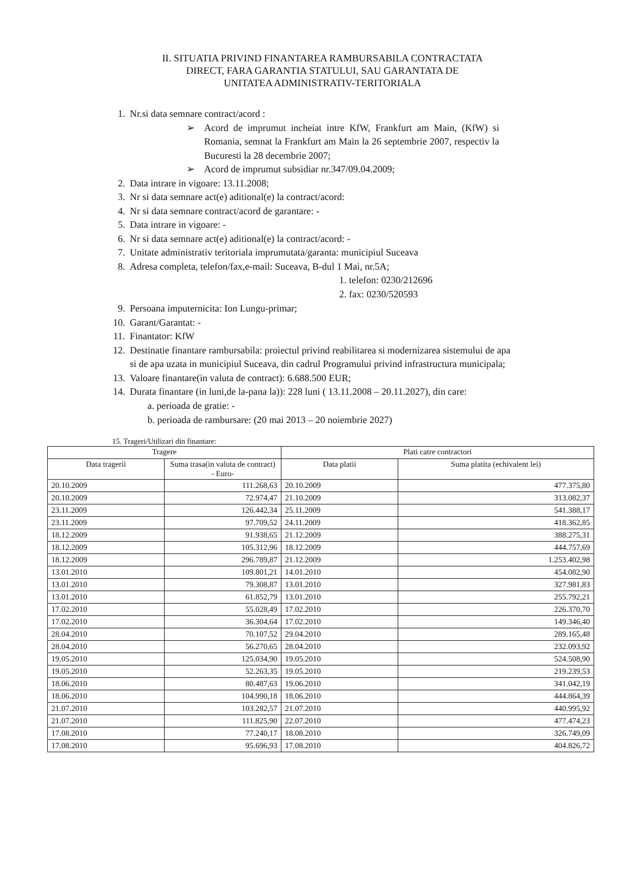II. SITUATIA PRIVIND FINANTAREA RAMBURSABILA CONTRACTATA
DIRECT, FARA GARANTIA STATULUI, SAU GARANTATA DE
UNITATEA ADMINISTRATIV-TERITORIALA
1. Nr.si data semnare contract/acord :
➢ Acord de imprumut incheiat intre KfW, Frankfurt am Main, (KfW) si Romania, semnat la Frankfurt am Main la 26 septembrie 2007, respectiv la Bucuresti la 28 decembrie 2007;
➢ Acord de imprumut subsidiar nr.347/09.04.2009;
2. Data intrare in vigoare: 13.11.2008;
3. Nr si data semnare act(e) aditional(e) la contract/acord:
4. Nr si data semnare contract/acord de garantare: -
5. Data intrare in vigoare: -
6. Nr si data semnare act(e) aditional(e) la contract/acord: -
7. Unitate administrativ teritoriala imprumutata/garanta: municipiul Suceava
8. Adresa completa, telefon/fax,e-mail: Suceava, B-dul 1 Mai, nr.5A;
1. telefon: 0230/212696
2. fax: 0230/520593
9. Persoana imputernicita: Ion Lungu-primar;
10. Garant/Garantat: -
11. Finantator: KfW
12. Destinatie finantare rambursabila: proiectul privind reabilitarea si modernizarea sistemului de apa si de apa uzata in municipiul Suceava, din cadrul Programului privind infrastructura municipala;
13. Valoare finantare(in valuta de contract): 6.688.500 EUR;
14. Durata finantare (in luni,de la-pana la)): 228 luni ( 13.11.2008 – 20.11.2027), din care:
a. perioada de gratie: -
b. perioada de rambursare: (20 mai 2013 – 20 noiembrie 2027)
15. Trageri/Utilizari din finantare:
| Tragere | | Plati catre contractori | |
| --- | --- | --- | --- |
| Data tragerii | Suma trasa(in valuta de contract) - Euro- | Data platii | Suma platita (echivalent lei) |
| 20.10.2009 | 111.268,63 | 20.10.2009 | 477.375,80 |
| 20.10.2009 | 72.974,47 | 21.10.2009 | 313.082,37 |
| 23.11.2009 | 126.442,34 | 25.11.2009 | 541.388,17 |
| 23.11.2009 | 97.709,52 | 24.11.2009 | 418.362,85 |
| 18.12.2009 | 91.938,65 | 21.12.2009 | 388.275,31 |
| 18.12.2009 | 105.312,96 | 18.12.2009 | 444.757,69 |
| 18.12.2009 | 296.789,87 | 21.12.2009 | 1.253.402,98 |
| 13.01.2010 | 109.801,21 | 14.01.2010 | 454.082,90 |
| 13.01.2010 | 79.308,87 | 13.01.2010 | 327.981,83 |
| 13.01.2010 | 61.852,79 | 13.01.2010 | 255.792,21 |
| 17.02.2010 | 55.028,49 | 17.02.2010 | 226.370,70 |
| 17.02.2010 | 36.304,64 | 17.02.2010 | 149.346,40 |
| 28.04.2010 | 70.107,52 | 29.04.2010 | 289.165,48 |
| 28.04.2010 | 56.270,65 | 28.04.2010 | 232.093,92 |
| 19.05.2010 | 125.034,90 | 19.05.2010 | 524.508,90 |
| 19.05.2010 | 52.263,35 | 19.05.2010 | 219.239,53 |
| 18.06.2010 | 80.487,63 | 19.06.2010 | 341.042,19 |
| 18.06.2010 | 104.990,18 | 18.06.2010 | 444.864,39 |
| 21.07.2010 | 103.282,57 | 21.07.2010 | 440.995,92 |
| 21.07.2010 | 111.825,90 | 22.07.2010 | 477.474,23 |
| 17.08.2010 | 77.240,17 | 18.08.2010 | 326.749,09 |
| 17.08.2010 | 95.696,93 | 17.08.2010 | 404.826,72 |